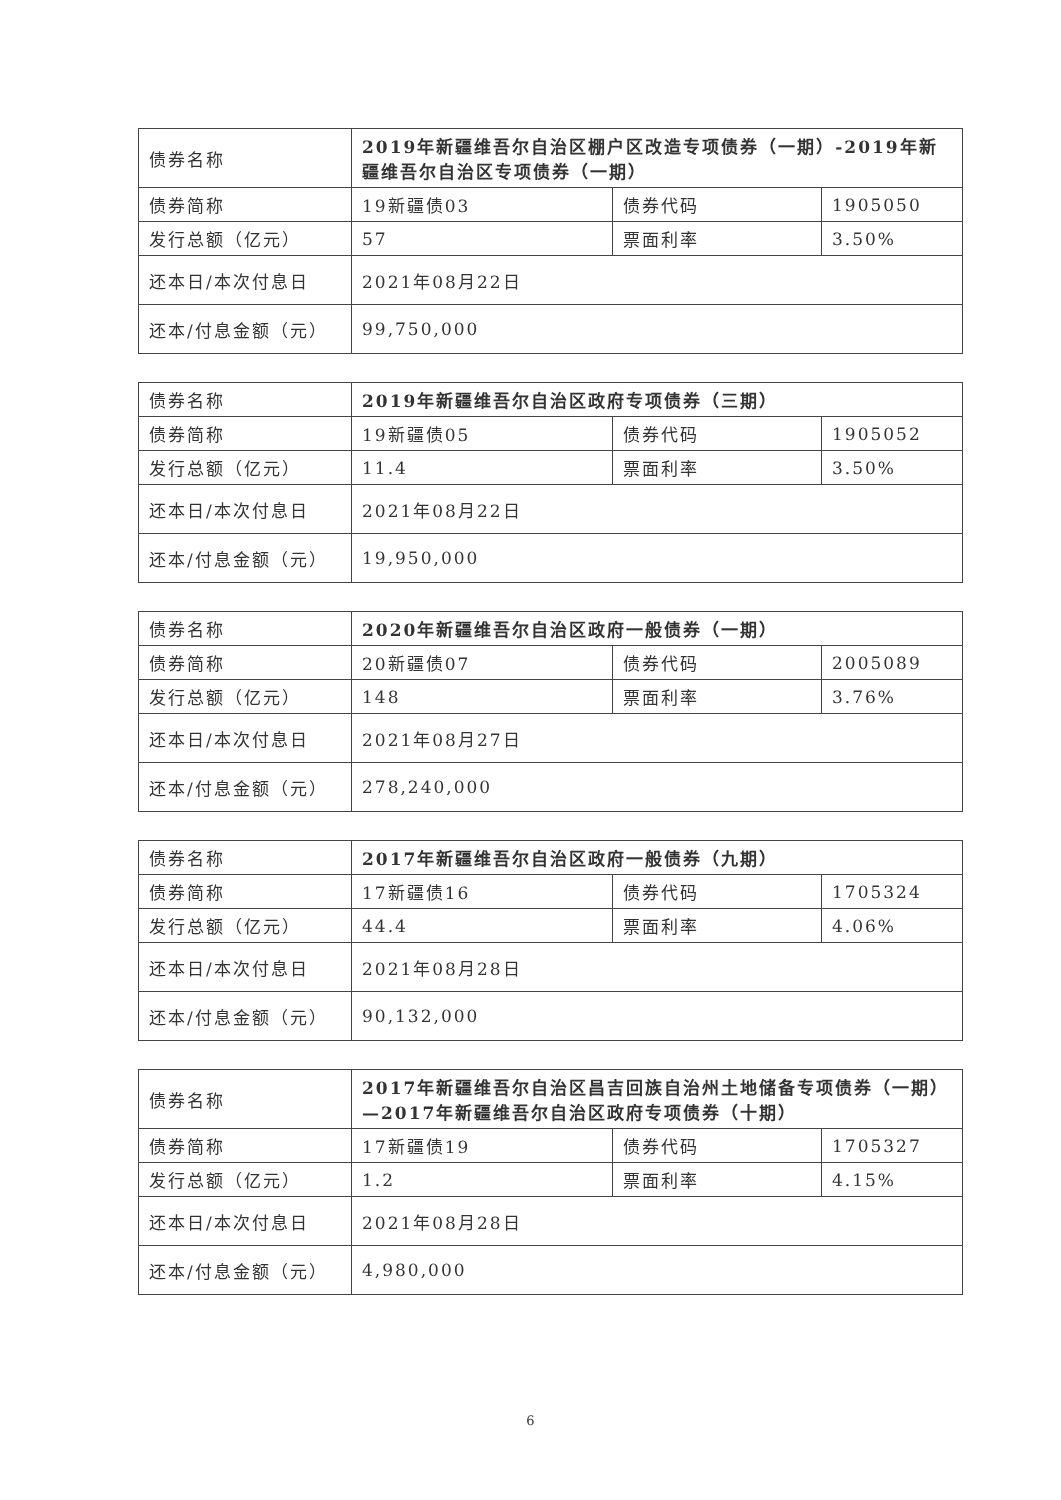| 债券名称 | 2019年新疆维吾尔自治区棚户区改造专项债券（一期）-2019年新疆维吾尔自治区专项债券（一期） | | |
| 债券简称 | 19新疆债03 | 债券代码 | 1905050 |
| 发行总额（亿元） | 57 | 票面利率 | 3.50% |
| 还本日/本次付息日 | 2021年08月22日 | | |
| 还本/付息金额（元） | 99,750,000 | | |
| 债券名称 | 2019年新疆维吾尔自治区政府专项债券（三期） | | |
| 债券简称 | 19新疆债05 | 债券代码 | 1905052 |
| 发行总额（亿元） | 11.4 | 票面利率 | 3.50% |
| 还本日/本次付息日 | 2021年08月22日 | | |
| 还本/付息金额（元） | 19,950,000 | | |
| 债券名称 | 2020年新疆维吾尔自治区政府一般债券（一期） | | |
| 债券简称 | 20新疆债07 | 债券代码 | 2005089 |
| 发行总额（亿元） | 148 | 票面利率 | 3.76% |
| 还本日/本次付息日 | 2021年08月27日 | | |
| 还本/付息金额（元） | 278,240,000 | | |
| 债券名称 | 2017年新疆维吾尔自治区政府一般债券（九期） | | |
| 债券简称 | 17新疆债16 | 债券代码 | 1705324 |
| 发行总额（亿元） | 44.4 | 票面利率 | 4.06% |
| 还本日/本次付息日 | 2021年08月28日 | | |
| 还本/付息金额（元） | 90,132,000 | | |
| 债券名称 | 2017年新疆维吾尔自治区昌吉回族自治州土地储备专项债券（一期）—2017年新疆维吾尔自治区政府专项债券（十期） | | |
| 债券简称 | 17新疆债19 | 债券代码 | 1705327 |
| 发行总额（亿元） | 1.2 | 票面利率 | 4.15% |
| 还本日/本次付息日 | 2021年08月28日 | | |
| 还本/付息金额（元） | 4,980,000 | | |
6